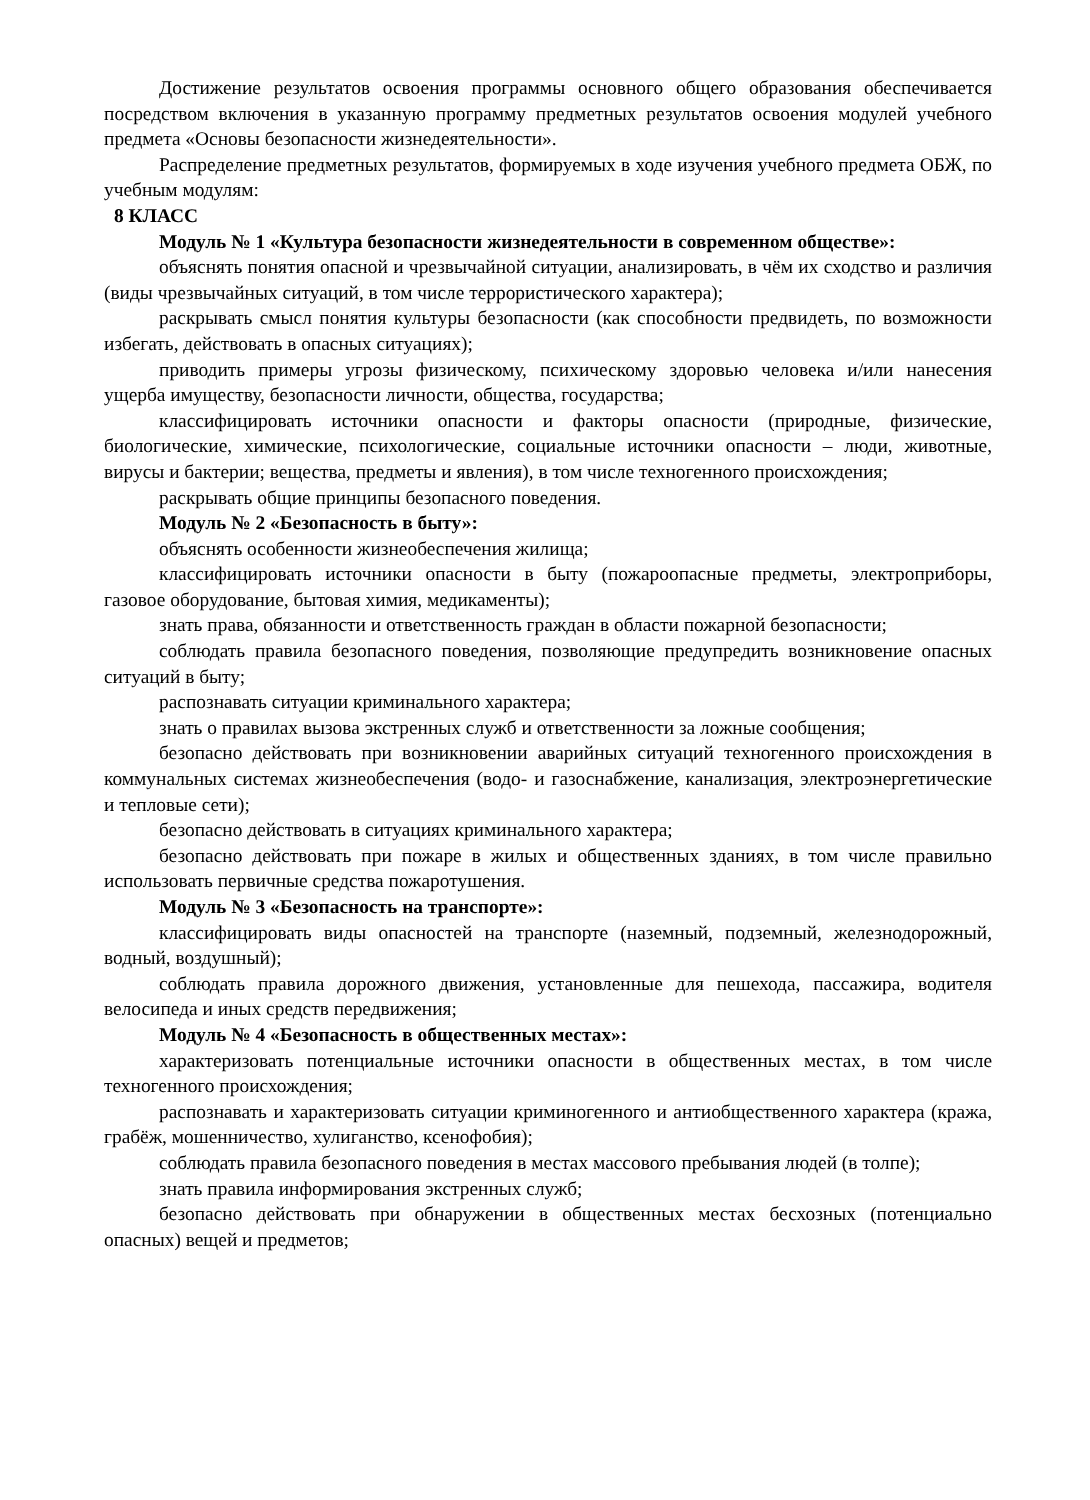Достижение результатов освоения программы основного общего образования обеспечивается посредством включения в указанную программу предметных результатов освоения модулей учебного предмета «Основы безопасности жизнедеятельности».
Распределение предметных результатов, формируемых в ходе изучения учебного предмета ОБЖ, по учебным модулям:
8 КЛАСС
Модуль № 1 «Культура безопасности жизнедеятельности в современном обществе»:
объяснять понятия опасной и чрезвычайной ситуации, анализировать, в чём их сходство и различия (виды чрезвычайных ситуаций, в том числе террористического характера);
раскрывать смысл понятия культуры безопасности (как способности предвидеть, по возможности избегать, действовать в опасных ситуациях);
приводить примеры угрозы физическому, психическому здоровью человека и/или нанесения ущерба имуществу, безопасности личности, общества, государства;
классифицировать источники опасности и факторы опасности (природные, физические, биологические, химические, психологические, социальные источники опасности – люди, животные, вирусы и бактерии; вещества, предметы и явления), в том числе техногенного происхождения;
раскрывать общие принципы безопасного поведения.
Модуль № 2 «Безопасность в быту»:
объяснять особенности жизнеобеспечения жилища;
классифицировать источники опасности в быту (пожароопасные предметы, электроприборы, газовое оборудование, бытовая химия, медикаменты);
знать права, обязанности и ответственность граждан в области пожарной безопасности;
соблюдать правила безопасного поведения, позволяющие предупредить возникновение опасных ситуаций в быту;
распознавать ситуации криминального характера;
знать о правилах вызова экстренных служб и ответственности за ложные сообщения;
безопасно действовать при возникновении аварийных ситуаций техногенного происхождения в коммунальных системах жизнеобеспечения (водо- и газоснабжение, канализация, электроэнергетические и тепловые сети);
безопасно действовать в ситуациях криминального характера;
безопасно действовать при пожаре в жилых и общественных зданиях, в том числе правильно использовать первичные средства пожаротушения.
Модуль № 3 «Безопасность на транспорте»:
классифицировать виды опасностей на транспорте (наземный, подземный, железнодорожный, водный, воздушный);
соблюдать правила дорожного движения, установленные для пешехода, пассажира, водителя велосипеда и иных средств передвижения;
Модуль № 4 «Безопасность в общественных местах»:
характеризовать потенциальные источники опасности в общественных местах, в том числе техногенного происхождения;
распознавать и характеризовать ситуации криминогенного и антиобщественного характера (кража, грабёж, мошенничество, хулиганство, ксенофобия);
соблюдать правила безопасного поведения в местах массового пребывания людей (в толпе);
знать правила информирования экстренных служб;
безопасно действовать при обнаружении в общественных местах бесхозных (потенциально опасных) вещей и предметов;